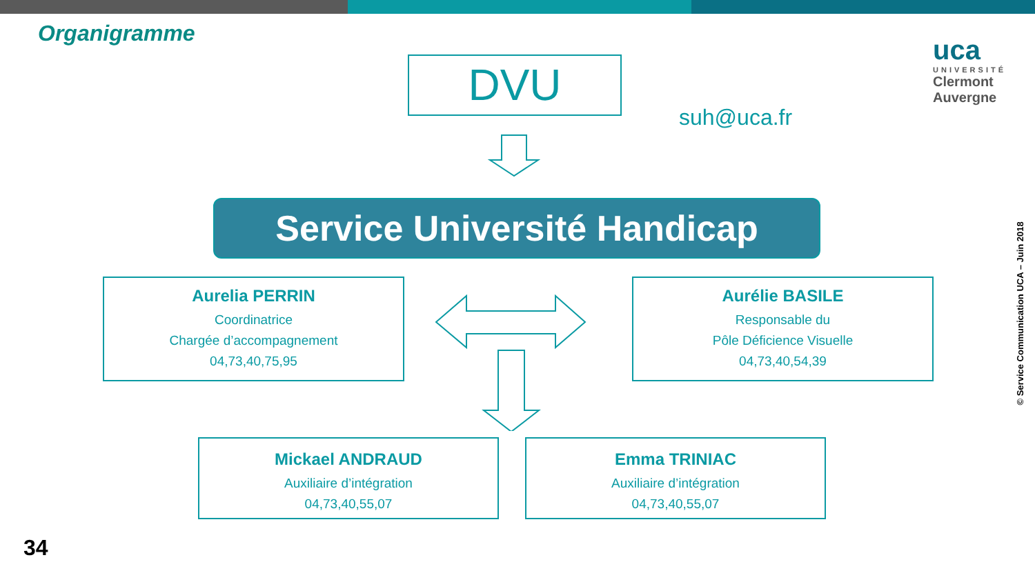Organigramme
DVU
suh@uca.fr
uca
UNIVERSITÉ
Clermont
Auvergne
Service Université Handicap
Aurelia PERRIN
Coordinatrice
Chargée d’accompagnement
04,73,40,75,95
Aurélie BASILE
Responsable du
Pôle Déficience Visuelle
04,73,40,54,39
Mickael ANDRAUD
Auxiliaire d’intégration
04,73,40,55,07
Emma TRINIAC
Auxiliaire d’intégration
04,73,40,55,07
34
© Service Communication UCA – Juin 2018